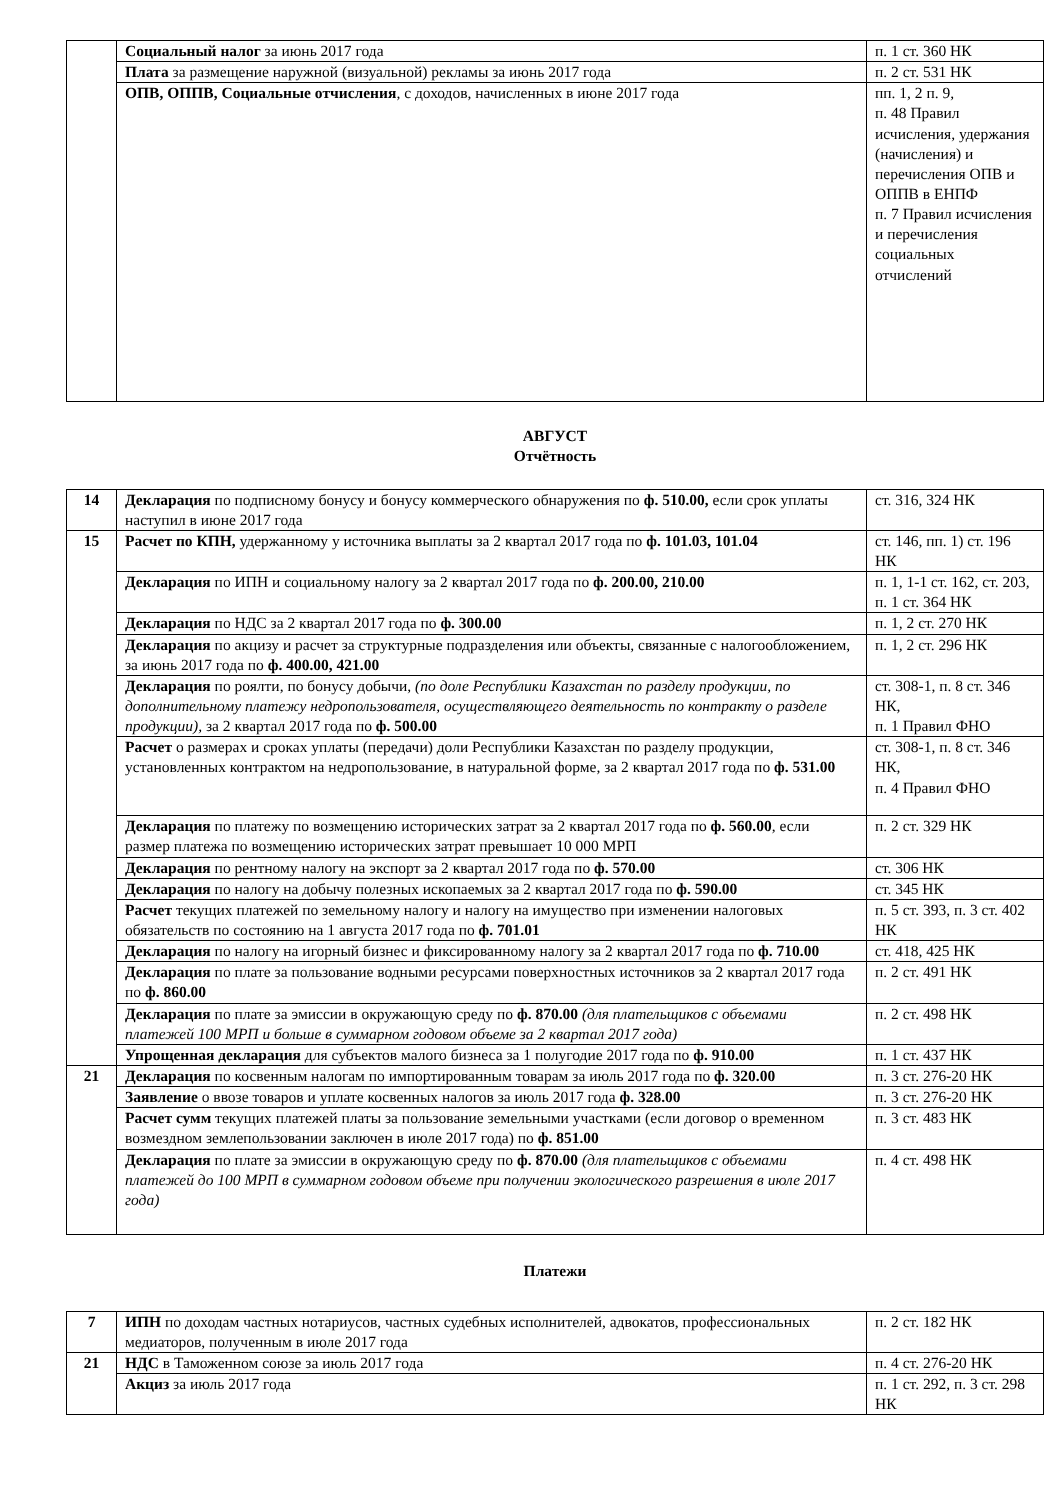| | Социальный налог за июнь 2017 года | п. 1 ст. 360 НК |
| | Плата за размещение наружной (визуальной) рекламы за июнь 2017 года | п. 2 ст. 531 НК |
| | ОПВ, ОППВ, Социальные отчисления , с доходов, начисленных в июне 2017 года | пп. 1, 2 п. 9, п. 48 Правил исчисления, удержания (начисления) и перечисления ОПВ и ОППВ в ЕНПФ п. 7 Правил исчисления и перечисления социальных отчислений |
АВГУСТ
Отчётность
| 14 | Декларация по подписному бонусу и бонусу коммерческого обнаружения по ф. 510.00, если срок уплаты наступил в июне 2017 года | ст. 316, 324 НК |
| 15 | Расчет по КПН, удержанному у источника выплаты за 2 квартал 2017 года по ф. 101.03, 101.04 | ст. 146, пп. 1) ст. 196 НК |
| | Декларация по ИПН и социальному налогу за 2 квартал 2017 года по ф. 200.00, 210.00 | п. 1, 1-1 ст. 162, ст. 203, п. 1 ст. 364 НК |
| | Декларация по НДС за 2 квартал 2017 года по ф. 300.00 | п. 1, 2 ст. 270 НК |
| | Декларация по акцизу и расчет за структурные подразделения или объекты, связанные с налогообложением, за июнь 2017 года по ф. 400.00, 421.00 | п. 1, 2 ст. 296 НК |
| | Декларация по роялти, по бонусу добычи, (по доле Республики Казахстан по разделу продукции, по дополнительному платежу недропользователя, осуществляющего деятельность по контракту о разделе продукции), за 2 квартал 2017 года по ф. 500.00 | ст. 308-1, п. 8 ст. 346 НК, п. 1 Правил ФНО |
| | Расчет о размерах и сроках уплаты (передачи) доли Республики Казахстан по разделу продукции, установленных контрактом на недропользование, в натуральной форме, за 2 квартал 2017 года по ф. 531.00 | ст. 308-1, п. 8 ст. 346 НК, п. 4 Правил ФНО |
| | Декларация по платежу по возмещению исторических затрат за 2 квартал 2017 года по ф. 560.00 , если размер платежа по возмещению исторических затрат превышает 10 000 МРП | п. 2 ст. 329 НК |
| | Декларация по рентному налогу на экспорт за 2 квартал 2017 года по ф. 570.00 | ст. 306 НК |
| | Декларация по налогу на добычу полезных ископаемых за 2 квартал 2017 года по ф. 590.00 | ст. 345 НК |
| | Расчет текущих платежей по земельному налогу и налогу на имущество при изменении налоговых обязательств по состоянию на 1 августа 2017 года по ф. 701.01 | п. 5 ст. 393, п. 3 ст. 402 НК |
| | Декларация по налогу на игорный бизнес и фиксированному налогу за 2 квартал 2017 года по ф. 710.00 | ст. 418, 425 НК |
| | Декларация по плате за пользование водными ресурсами поверхностных источников за 2 квартал 2017 года по ф. 860.00 | п. 2 ст. 491 НК |
| | Декларация по плате за эмиссии в окружающую среду по ф. 870.00 (для плательщиков с объемами платежей 100 МРП и больше в суммарном годовом объеме за 2 квартал 2017 года) | п. 2 ст. 498 НК |
| | Упрощенная декларация для субъектов малого бизнеса за 1 полугодие 2017 года по ф. 910.00 | п. 1 ст. 437 НК |
| 21 | Декларация по косвенным налогам по импортированным товарам за июль 2017 года по ф. 320.00 | п. 3 ст. 276-20 НК |
| | Заявление о ввозе товаров и уплате косвенных налогов за июль 2017 года ф. 328.00 | п. 3 ст. 276-20 НК |
| | Расчет сумм текущих платежей платы за пользование земельными участками (если договор о временном возмездном землепользовании заключен в июле 2017 года) по ф. 851.00 | п. 3 ст. 483 НК |
| | Декларация по плате за эмиссии в окружающую среду по ф. 870.00 (для плательщиков с объемами платежей до 100 МРП в суммарном годовом объеме при получении экологического разрешения в июле 2017 года) | п. 4 ст. 498 НК |
Платежи
| 7 | ИПН по доходам частных нотариусов, частных судебных исполнителей, адвокатов, профессиональных медиаторов, полученным в июле 2017 года | п. 2 ст. 182 НК |
| 21 | НДС в Таможенном союзе за июль 2017 года | п. 4 ст. 276-20 НК |
| | Акциз за июль 2017 года | п. 1 ст. 292, п. 3 ст. 298 НК |